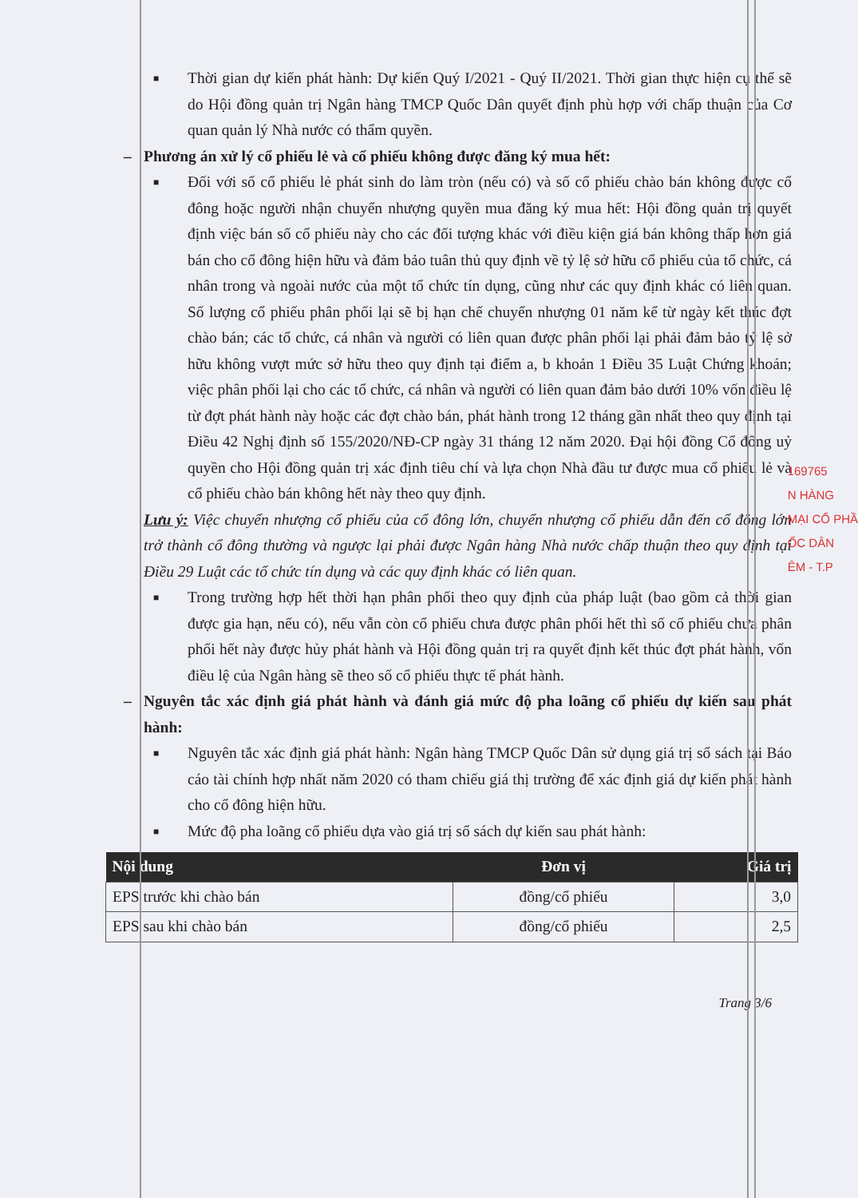■
Thời gian dự kiến phát hành: Dự kiến Quý I/2021 - Quý II/2021. Thời gian thực hiện cụ thể sẽ do Hội đồng quản trị Ngân hàng TMCP Quốc Dân quyết định phù hợp với chấp thuận của Cơ quan quản lý Nhà nước có thẩm quyền.
– Phương án xử lý cổ phiếu lẻ và cổ phiếu không được đăng ký mua hết:
■
Đối với số cổ phiếu lẻ phát sinh do làm tròn (nếu có) và số cổ phiếu chào bán không được cổ đông hoặc người nhận chuyển nhượng quyền mua đăng ký mua hết: Hội đồng quản trị quyết định việc bán số cổ phiếu này cho các đối tượng khác với điều kiện giá bán không thấp hơn giá bán cho cổ đông hiện hữu và đảm bảo tuân thủ quy định về tỷ lệ sở hữu cổ phiếu của tổ chức, cá nhân trong và ngoài nước của một tổ chức tín dụng, cũng như các quy định khác có liên quan. Số lượng cổ phiếu phân phối lại sẽ bị hạn chế chuyển nhượng 01 năm kể từ ngày kết thúc đợt chào bán; các tổ chức, cá nhân và người có liên quan được phân phối lại phải đảm bảo tỷ lệ sở hữu không vượt mức sở hữu theo quy định tại điểm a, b khoản 1 Điều 35 Luật Chứng khoán; việc phân phối lại cho các tổ chức, cá nhân và người có liên quan đảm bảo dưới 10% vốn điều lệ từ đợt phát hành này hoặc các đợt chào bán, phát hành trong 12 tháng gần nhất theo quy định tại Điều 42 Nghị định số 155/2020/NĐ-CP ngày 31 tháng 12 năm 2020. Đại hội đồng Cổ đông uỷ quyền cho Hội đồng quản trị xác định tiêu chí và lựa chọn Nhà đầu tư được mua cổ phiếu lẻ và cổ phiếu chào bán không hết này theo quy định.
Lưu ý: Việc chuyển nhượng cổ phiếu của cổ đông lớn, chuyển nhượng cổ phiếu dẫn đến cổ đông lớn trở thành cổ đông thường và ngược lại phải được Ngân hàng Nhà nước chấp thuận theo quy định tại Điều 29 Luật các tổ chức tín dụng và các quy định khác có liên quan.
■
Trong trường hợp hết thời hạn phân phối theo quy định của pháp luật (bao gồm cả thời gian được gia hạn, nếu có), nếu vẫn còn cổ phiếu chưa được phân phối hết thì số cổ phiếu chưa phân phối hết này được hủy phát hành và Hội đồng quản trị ra quyết định kết thúc đợt phát hành, vốn điều lệ của Ngân hàng sẽ theo số cổ phiếu thực tế phát hành.
– Nguyên tắc xác định giá phát hành và đánh giá mức độ pha loãng cổ phiếu dự kiến sau phát hành:
■
Nguyên tắc xác định giá phát hành: Ngân hàng TMCP Quốc Dân sử dụng giá trị sổ sách tại Báo cáo tài chính hợp nhất năm 2020 có tham chiếu giá thị trường để xác định giá dự kiến phát hành cho cổ đông hiện hữu.
■
Mức độ pha loãng cổ phiếu dựa vào giá trị sổ sách dự kiến sau phát hành:
| Nội dung | Đơn vị | Giá trị |
| --- | --- | --- |
| EPS trước khi chào bán | đồng/cổ phiếu | 3,0 |
| EPS sau khi chào bán | đồng/cổ phiếu | 2,5 |
Trang 3/6
169765
N HÀNG
MẠI CỔ PHẦ
ỐC DÂN
ÊM - T.P